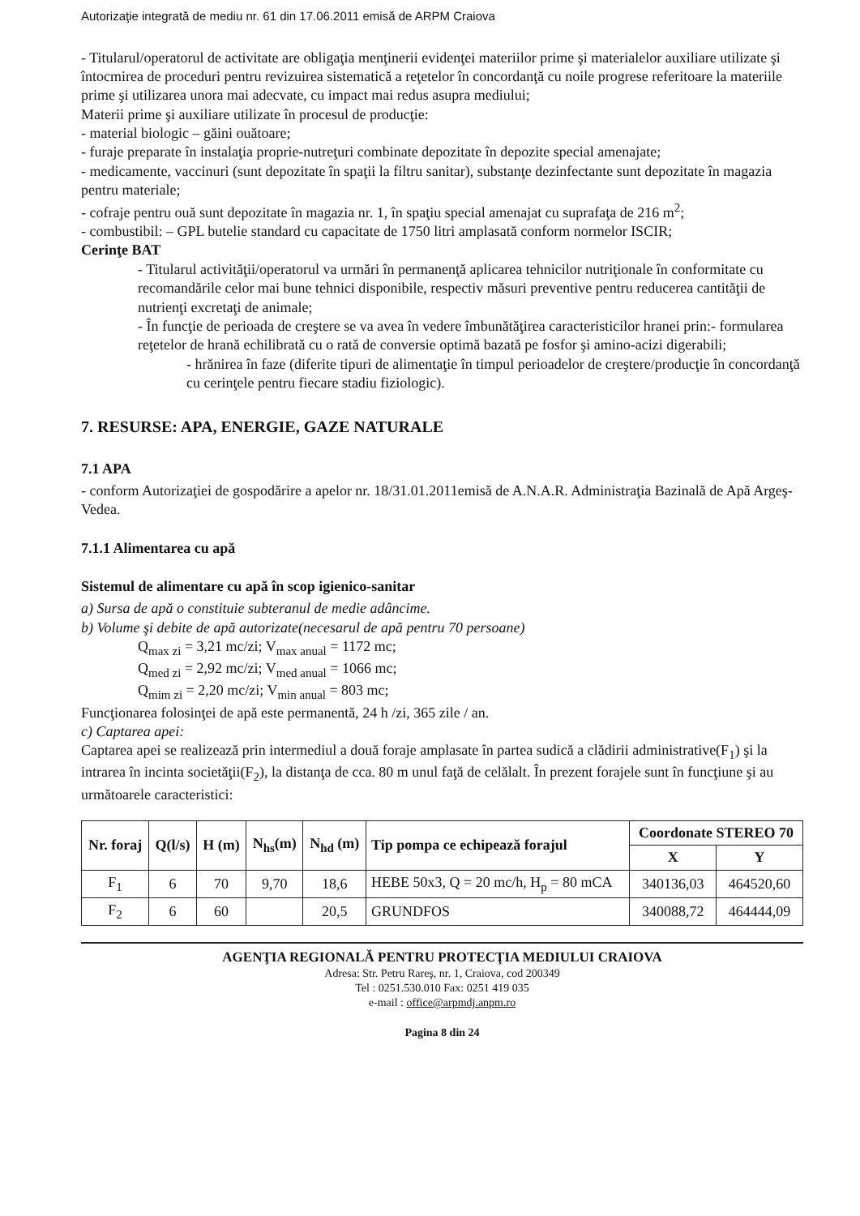Autorizaţie integrată de mediu nr. 61 din 17.06.2011 emisă de ARPM Craiova
- Titularul/operatorul de activitate are obligaţia menţinerii evidenţei materiilor prime şi materialelor auxiliare utilizate şi întocmirea de proceduri pentru revizuirea sistematică a reţetelor în concordanţă cu noile progrese referitoare la materiile prime şi utilizarea unora mai adecvate, cu impact mai redus asupra mediului;
Materii prime şi auxiliare utilizate în procesul de producţie:
- material biologic – găini ouătoare;
- furaje preparate în instalaţia proprie-nutreţuri combinate depozitate în depozite special amenajate;
- medicamente, vaccinuri (sunt depozitate în spaţii la filtru sanitar), substanţe dezinfectante sunt depozitate în magazia pentru materiale;
- cofraje pentru ouă sunt depozitate în magazia nr. 1, în spaţiu special amenajat cu suprafaţa de 216 m<sup>2</sup>;
- combustibil: – GPL butelie standard cu capacitate de 1750 litri amplasată conform normelor ISCIR;
Cerinţe BAT
- Titularul activităţii/operatorul va urmări în permanenţă aplicarea tehnicilor nutriţionale în conformitate cu recomandările celor mai bune tehnici disponibile, respectiv măsuri preventive pentru reducerea cantităţii de nutrienţi excretaţi de animale;
- În funcţie de perioada de creştere se va avea în vedere îmbunătăţirea caracteristicilor hranei prin:- formularea reţetelor de hrană echilibrată cu o rată de conversie optimă bazată pe fosfor şi amino-acizi digerabili;
- hrănirea în faze (diferite tipuri de alimentaţie în timpul perioadelor de creştere/producţie în concordanţă cu cerinţele pentru fiecare stadiu fiziologic).
7. RESURSE: APA, ENERGIE, GAZE NATURALE
7.1 APA
- conform Autorizaţiei de gospodărire a apelor nr. 18/31.01.2011emisă de A.N.A.R. Administraţia Bazinală de Apă Argeş-Vedea.
7.1.1 Alimentarea cu apă
Sistemul de alimentare cu apă în scop igienico-sanitar
a) Sursa de apă o constituie subteranul de medie adâncime.
b) Volume şi debite de apă autorizate(necesarul de apă pentru 70 persoane)
Q<sub>max zi</sub> = 3,21 mc/zi; V<sub>max anual</sub> = 1172 mc;
Q<sub>med zi</sub> = 2,92 mc/zi; V<sub>med anual</sub> = 1066 mc;
Q<sub>mim zi</sub> = 2,20 mc/zi; V<sub>min anual</sub> = 803 mc;
Funcţionarea folosinţei de apă este permanentă, 24 h /zi, 365 zile / an.
c) Captarea apei:
Captarea apei se realizează prin intermediul a două foraje amplasate în partea sudică a clădirii administrative(F<sub>1</sub>) şi la intrarea în incinta societăţii(F<sub>2</sub>), la distanţa de cca. 80 m unul faţă de celălalt. În prezent forajele sunt în funcţiune şi au următoarele caracteristici:
| Nr. foraj | Q(l/s) | H (m) | N<sub>hs</sub>(m) | N<sub>hd</sub> (m) | Tip pompa ce echipează forajul | Coordonate STEREO 70 | |
| --- | --- | --- | --- | --- | --- | --- | --- |
| | | | | | | X | Y |
| F<sub>1</sub> | 6 | 70 | 9,70 | 18,6 | HEBE 50x3, Q = 20 mc/h, H<sub>p</sub> = 80 mCA | 340136,03 | 464520,60 |
| F<sub>2</sub> | 6 | 60 | | 20,5 | GRUNDFOS | 340088,72 | 464444,09 |
AGENŢIA REGIONALĂ PENTRU PROTECŢIA MEDIULUI CRAIOVA
Adresa: Str. Petru Rareş, nr. 1, Craiova, cod 200349
Tel : 0251.530.010 Fax: 0251 419 035
e-mail : office@arpmdj.anpm.ro
Pagina 8 din 24